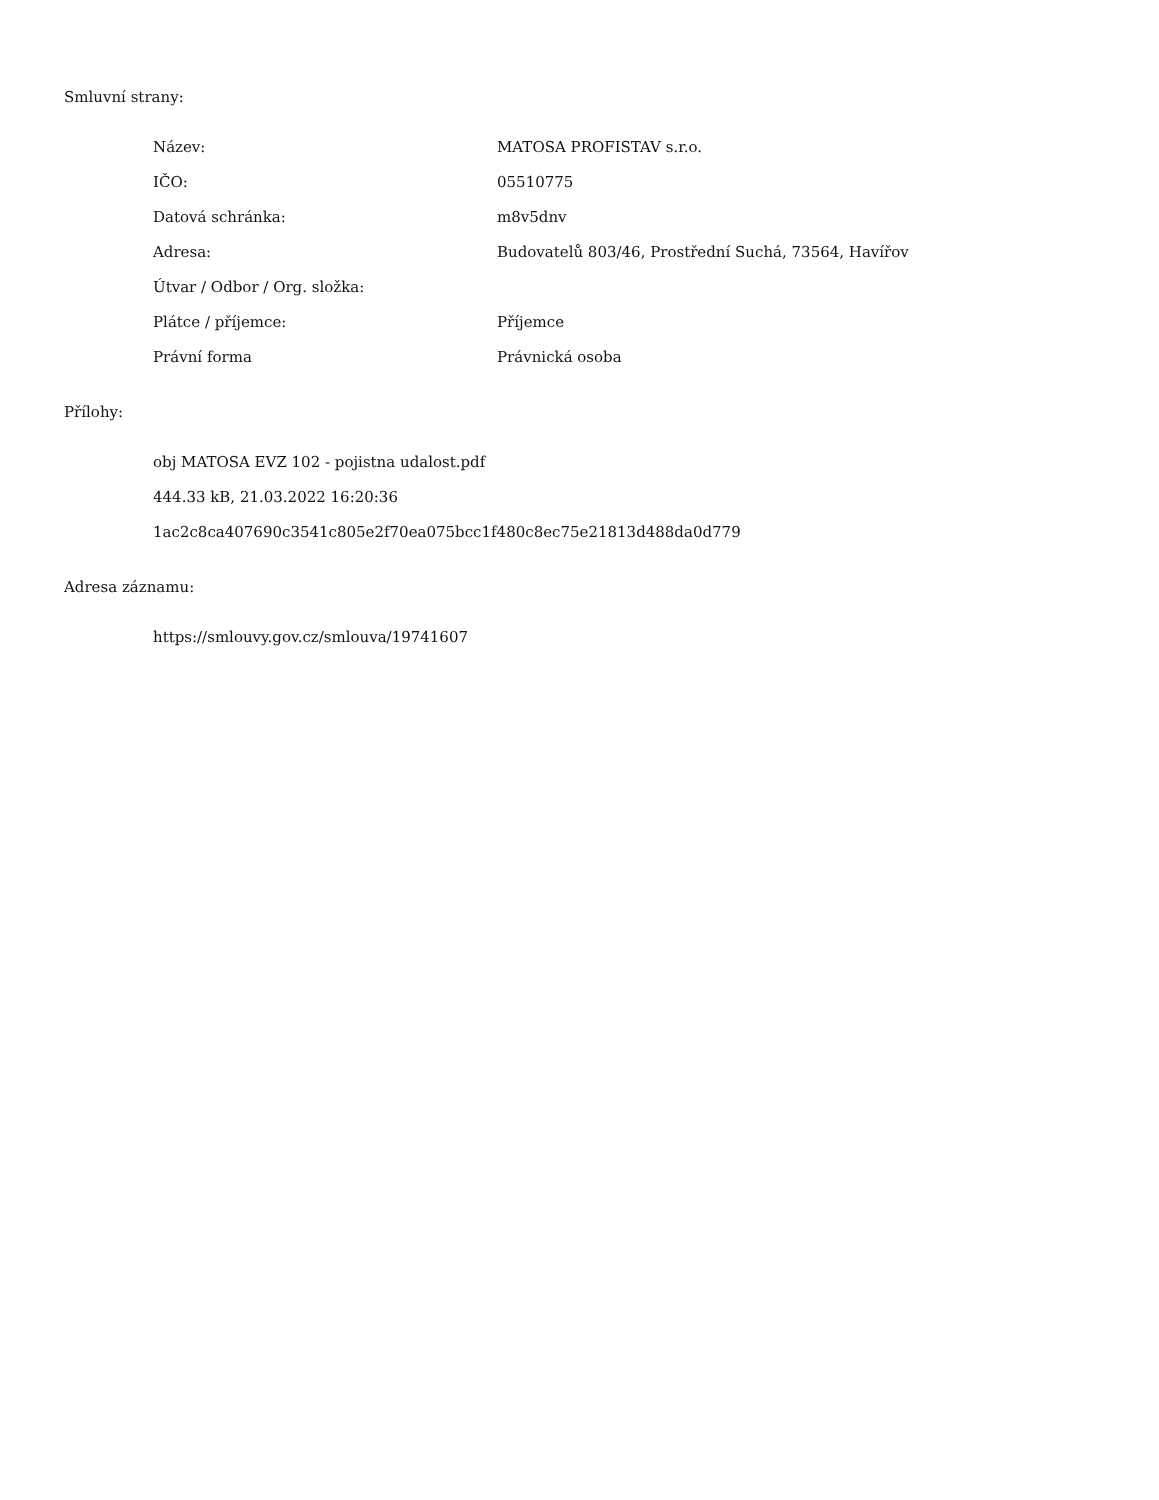Smluvní strany:
| Název: | MATOSA PROFISTAV s.r.o. |
| IČO: | 05510775 |
| Datová schránka: | m8v5dnv |
| Adresa: | Budovatelů 803/46, Prostřední Suchá, 73564, Havířov |
| Útvar / Odbor / Org. složka: | |
| Plátce / příjemce: | Příjemce |
| Právní forma | Právnická osoba |
Přílohy:
obj MATOSA EVZ 102 - pojistna udalost.pdf
444.33 kB, 21.03.2022 16:20:36
1ac2c8ca407690c3541c805e2f70ea075bcc1f480c8ec75e21813d488da0d779
Adresa záznamu:
https://smlouvy.gov.cz/smlouva/19741607